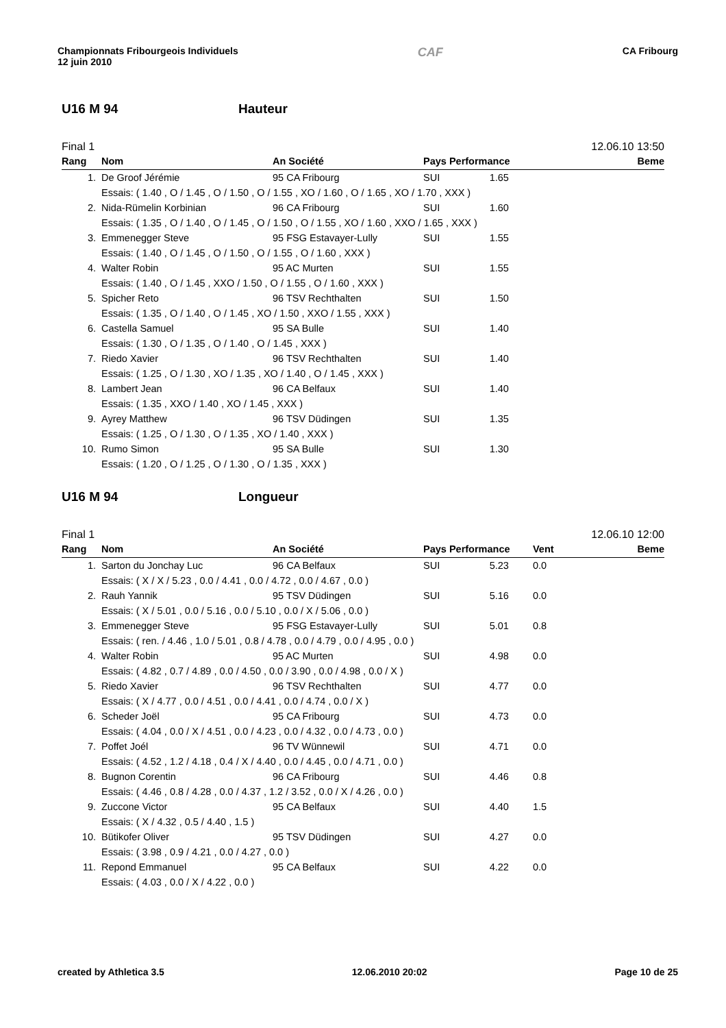Championnats Fribourgeois Individuels
12 juin 2010
CAF
CA Fribourg
U16 M 94 Hauteur
Final 1 12.06.10 13:50
| Rang | Nom | An Société | Pays Performance | Beme |
| --- | --- | --- | --- | --- |
| 1. | De Groof Jérémie | 95 CA Fribourg | SUI 1.65 | |
| Essais: ( 1.40 , O / 1.45 , O / 1.50 , O / 1.55 , XO / 1.60 , O / 1.65 , XO / 1.70 , XXX ) | | | | |
| 2. | Nida-Rümelin Korbinian | 96 CA Fribourg | SUI 1.60 | |
| Essais: ( 1.35 , O / 1.40 , O / 1.45 , O / 1.50 , O / 1.55 , XO / 1.60 , XXO / 1.65 , XXX ) | | | | |
| 3. | Emmenegger Steve | 95 FSG Estavayer-Lully | SUI 1.55 | |
| Essais: ( 1.40 , O / 1.45 , O / 1.50 , O / 1.55 , O / 1.60 , XXX ) | | | | |
| 4. | Walter Robin | 95 AC Murten | SUI 1.55 | |
| Essais: ( 1.40 , O / 1.45 , XXO / 1.50 , O / 1.55 , O / 1.60 , XXX ) | | | | |
| 5. | Spicher Reto | 96 TSV Rechthalten | SUI 1.50 | |
| Essais: ( 1.35 , O / 1.40 , O / 1.45 , XO / 1.50 , XXO / 1.55 , XXX ) | | | | |
| 6. | Castella Samuel | 95 SA Bulle | SUI 1.40 | |
| Essais: ( 1.30 , O / 1.35 , O / 1.40 , O / 1.45 , XXX ) | | | | |
| 7. | Riedo Xavier | 96 TSV Rechthalten | SUI 1.40 | |
| Essais: ( 1.25 , O / 1.30 , XO / 1.35 , XO / 1.40 , O / 1.45 , XXX ) | | | | |
| 8. | Lambert Jean | 96 CA Belfaux | SUI 1.40 | |
| Essais: ( 1.35 , XXO / 1.40 , XO / 1.45 , XXX ) | | | | |
| 9. | Ayrey Matthew | 96 TSV Düdingen | SUI 1.35 | |
| Essais: ( 1.25 , O / 1.30 , O / 1.35 , XO / 1.40 , XXX ) | | | | |
| 10. | Rumo Simon | 95 SA Bulle | SUI 1.30 | |
| Essais: ( 1.20 , O / 1.25 , O / 1.30 , O / 1.35 , XXX ) | | | | |
U16 M 94 Longueur
Final 1 12.06.10 12:00
| Rang | Nom | An Société | Pays Performance | Vent | Beme |
| --- | --- | --- | --- | --- | --- |
| 1. | Sarton du Jonchay Luc | 96 CA Belfaux | SUI 5.23 | 0.0 | |
| Essais: ( X / X / 5.23 , 0.0 / 4.41 , 0.0 / 4.72 , 0.0 / 4.67 , 0.0 ) | | | | | |
| 2. | Rauh Yannik | 95 TSV Düdingen | SUI 5.16 | 0.0 | |
| Essais: ( X / 5.01 , 0.0 / 5.16 , 0.0 / 5.10 , 0.0 / X / 5.06 , 0.0 ) | | | | | |
| 3. | Emmenegger Steve | 95 FSG Estavayer-Lully | SUI 5.01 | 0.8 | |
| Essais: ( ren. / 4.46 , 1.0 / 5.01 , 0.8 / 4.78 , 0.0 / 4.79 , 0.0 / 4.95 , 0.0 ) | | | | | |
| 4. | Walter Robin | 95 AC Murten | SUI 4.98 | 0.0 | |
| Essais: ( 4.82 , 0.7 / 4.89 , 0.0 / 4.50 , 0.0 / 3.90 , 0.0 / 4.98 , 0.0 / X ) | | | | | |
| 5. | Riedo Xavier | 96 TSV Rechthalten | SUI 4.77 | 0.0 | |
| Essais: ( X / 4.77 , 0.0 / 4.51 , 0.0 / 4.41 , 0.0 / 4.74 , 0.0 / X ) | | | | | |
| 6. | Scheder Joël | 95 CA Fribourg | SUI 4.73 | 0.0 | |
| Essais: ( 4.04 , 0.0 / X / 4.51 , 0.0 / 4.23 , 0.0 / 4.32 , 0.0 / 4.73 , 0.0 ) | | | | | |
| 7. | Poffet Joél | 96 TV Wünnewil | SUI 4.71 | 0.0 | |
| Essais: ( 4.52 , 1.2 / 4.18 , 0.4 / X / 4.40 , 0.0 / 4.45 , 0.0 / 4.71 , 0.0 ) | | | | | |
| 8. | Bugnon Corentin | 96 CA Fribourg | SUI 4.46 | 0.8 | |
| Essais: ( 4.46 , 0.8 / 4.28 , 0.0 / 4.37 , 1.2 / 3.52 , 0.0 / X / 4.26 , 0.0 ) | | | | | |
| 9. | Zuccone Victor | 95 CA Belfaux | SUI 4.40 | 1.5 | |
| Essais: ( X / 4.32 , 0.5 / 4.40 , 1.5 ) | | | | | |
| 10. | Bütikofer Oliver | 95 TSV Düdingen | SUI 4.27 | 0.0 | |
| Essais: ( 3.98 , 0.9 / 4.21 , 0.0 / 4.27 , 0.0 ) | | | | | |
| 11. | Repond Emmanuel | 95 CA Belfaux | SUI 4.22 | 0.0 | |
| Essais: ( 4.03 , 0.0 / X / 4.22 , 0.0 ) | | | | | |
created by Athletica 3.5 12.06.2010 20:02 Page 10 de 25